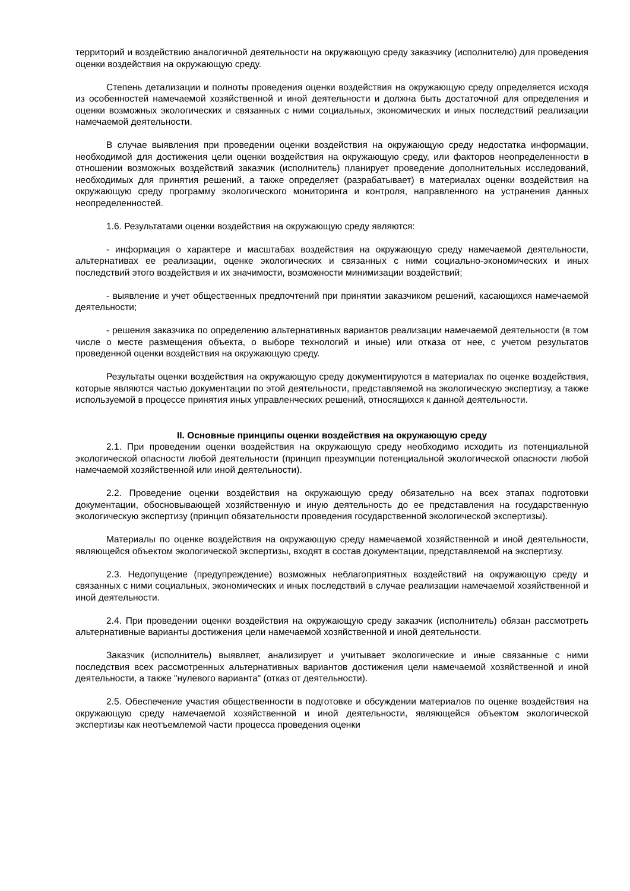территорий и воздействию аналогичной деятельности на окружающую среду заказчику (исполнителю) для проведения оценки воздействия на окружающую среду.
Степень детализации и полноты проведения оценки воздействия на окружающую среду определяется исходя из особенностей намечаемой хозяйственной и иной деятельности и должна быть достаточной для определения и оценки возможных экологических и связанных с ними социальных, экономических и иных последствий реализации намечаемой деятельности.
В случае выявления при проведении оценки воздействия на окружающую среду недостатка информации, необходимой для достижения цели оценки воздействия на окружающую среду, или факторов неопределенности в отношении возможных воздействий заказчик (исполнитель) планирует проведение дополнительных исследований, необходимых для принятия решений, а также определяет (разрабатывает) в материалах оценки воздействия на окружающую среду программу экологического мониторинга и контроля, направленного на устранения данных неопределенностей.
1.6. Результатами оценки воздействия на окружающую среду являются:
- информация о характере и масштабах воздействия на окружающую среду намечаемой деятельности, альтернативах ее реализации, оценке экологических и связанных с ними социально-экономических и иных последствий этого воздействия и их значимости, возможности минимизации воздействий;
- выявление и учет общественных предпочтений при принятии заказчиком решений, касающихся намечаемой деятельности;
- решения заказчика по определению альтернативных вариантов реализации намечаемой деятельности (в том числе о месте размещения объекта, о выборе технологий и иные) или отказа от нее, с учетом результатов проведенной оценки воздействия на окружающую среду.
Результаты оценки воздействия на окружающую среду документируются в материалах по оценке воздействия, которые являются частью документации по этой деятельности, представляемой на экологическую экспертизу, а также используемой в процессе принятия иных управленческих решений, относящихся к данной деятельности.
II. Основные принципы оценки воздействия на окружающую среду
2.1. При проведении оценки воздействия на окружающую среду необходимо исходить из потенциальной экологической опасности любой деятельности (принцип презумпции потенциальной экологической опасности любой намечаемой хозяйственной или иной деятельности).
2.2. Проведение оценки воздействия на окружающую среду обязательно на всех этапах подготовки документации, обосновывающей хозяйственную и иную деятельность до ее представления на государственную экологическую экспертизу (принцип обязательности проведения государственной экологической экспертизы).
Материалы по оценке воздействия на окружающую среду намечаемой хозяйственной и иной деятельности, являющейся объектом экологической экспертизы, входят в состав документации, представляемой на экспертизу.
2.3. Недопущение (предупреждение) возможных неблагоприятных воздействий на окружающую среду и связанных с ними социальных, экономических и иных последствий в случае реализации намечаемой хозяйственной и иной деятельности.
2.4. При проведении оценки воздействия на окружающую среду заказчик (исполнитель) обязан рассмотреть альтернативные варианты достижения цели намечаемой хозяйственной и иной деятельности.
Заказчик (исполнитель) выявляет, анализирует и учитывает экологические и иные связанные с ними последствия всех рассмотренных альтернативных вариантов достижения цели намечаемой хозяйственной и иной деятельности, а также "нулевого варианта" (отказ от деятельности).
2.5. Обеспечение участия общественности в подготовке и обсуждении материалов по оценке воздействия на окружающую среду намечаемой хозяйственной и иной деятельности, являющейся объектом экологической экспертизы как неотъемлемой части процесса проведения оценки